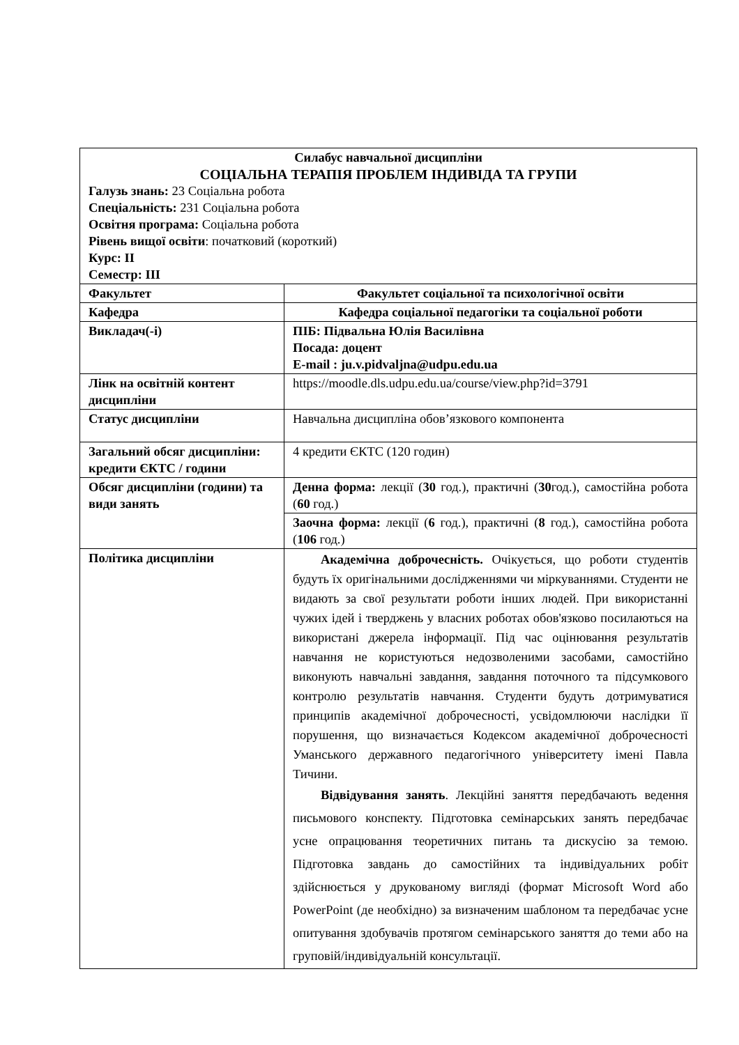| Силабус навчальної дисципліни СОЦІАЛЬНА ТЕРАПІЯ ПРОБЛЕМ ІНДИВІДА ТА ГРУПИ Галузь знань: 23 Соціальна робота Спеціальність: 231 Соціальна робота Освітня програма: Соціальна робота Рівень вищої освіти : початковий (короткий) Курс: ІІ Семестр: ІІІ | |
| Факультет | Факультет соціальної та психологічної освіти |
| Кафедра | Кафедра соціальної педагогіки та соціальної роботи |
| Викладач(-і) | ПІБ: Підвальна Юлія Василівна Посада: доцент E-mail : ju.v.pidvaljna@udpu.edu.ua |
| Лінк на освітній контент дисципліни | https://moodle.dls.udpu.edu.ua/course/view.php?id=3791 |
| Статус дисципліни | Навчальна дисципліна обов’язкового компонента |
| Загальний обсяг дисципліни: кредити ЄКТС / години | 4 кредити ЄКТС (120 годин) |
| Обсяг дисципліни (години) та види занять | Денна форма: лекції ( 30 год.), практичні ( 30 год.), самостійна робота ( 60 год.) |
| | Заочна форма: лекції ( 6 год.), практичні ( 8 год.), самостійна робота ( 106 год.) |
| Політика дисципліни | Академічна доброчесність. Очікується, що роботи студентів будуть їх оригінальними дослідженнями чи міркуваннями. Студенти не видають за свої результати роботи інших людей. При використанні чужих ідей і тверджень у власних роботах обов'язково посилаються на використані джерела інформації. Під час оцінювання результатів навчання не користуються недозволеними засобами, самостійно виконують навчальні завдання, завдання поточного та підсумкового контролю результатів навчання. Студенти будуть дотримуватися принципів академічної доброчесності, усвідомлюючи наслідки її порушення, що визначається Кодексом академічної доброчесності Уманського державного педагогічного університету імені Павла Тичини. Відвідування занять . Лекційні заняття передбачають ведення письмового конспекту. Підготовка семінарських занять передбачає усне опрацювання теоретичних питань та дискусію за темою. Підготовка завдань до самостійних та індивідуальних робіт здійснюється у друкованому вигляді (формат Microsoft Word або PowerPoint (де необхідно) за визначеним шаблоном та передбачає усне опитування здобувачів протягом семінарського заняття до теми або на груповій/індивідуальній консультації. |